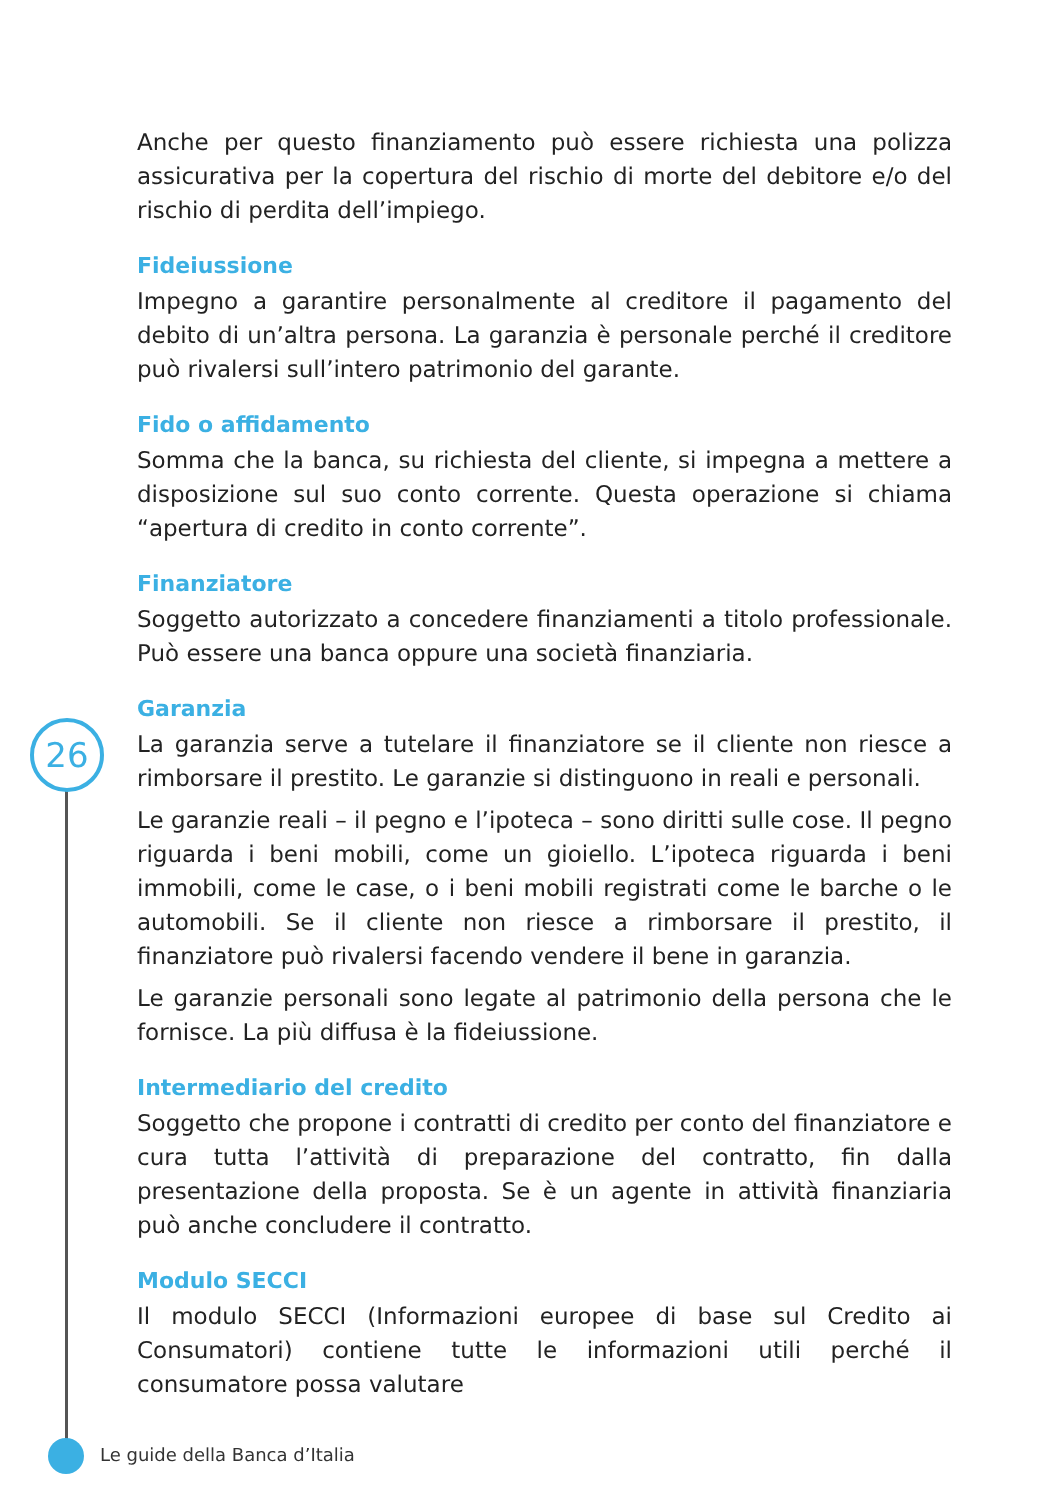26
Anche per questo finanziamento può essere richiesta una polizza assicurativa per la copertura del rischio di morte del debitore e/o del rischio di perdita dell’impiego.
Fideiussione
Impegno a garantire personalmente al creditore il pagamento del debito di un’altra persona. La garanzia è personale perché il creditore può rivalersi sull’intero patrimonio del garante.
Fido o affidamento
Somma che la banca, su richiesta del cliente, si impegna a mettere a disposizione sul suo conto corrente. Questa operazione si chiama “apertura di credito in conto corrente”.
Finanziatore
Soggetto autorizzato a concedere finanziamenti a titolo professionale. Può essere una banca oppure una società finanziaria.
Garanzia
La garanzia serve a tutelare il finanziatore se il cliente non riesce a rimborsare il prestito. Le garanzie si distinguono in reali e personali.
Le garanzie reali – il pegno e l’ipoteca – sono diritti sulle cose. Il pegno riguarda i beni mobili, come un gioiello. L’ipoteca riguarda i beni immobili, come le case, o i beni mobili registrati come le barche o le automobili. Se il cliente non riesce a rimborsare il prestito, il finanziatore può rivalersi facendo vendere il bene in garanzia.
Le garanzie personali sono legate al patrimonio della persona che le fornisce. La più diffusa è la fideiussione.
Intermediario del credito
Soggetto che propone i contratti di credito per conto del finanziatore e cura tutta l’attività di preparazione del contratto, fin dalla presentazione della proposta. Se è un agente in attività finanziaria può anche concludere il contratto.
Modulo SECCI
Il modulo SECCI (Informazioni europee di base sul Credito ai Consumatori) contiene tutte le informazioni utili perché il consumatore possa valutare
Le guide della Banca d’Italia